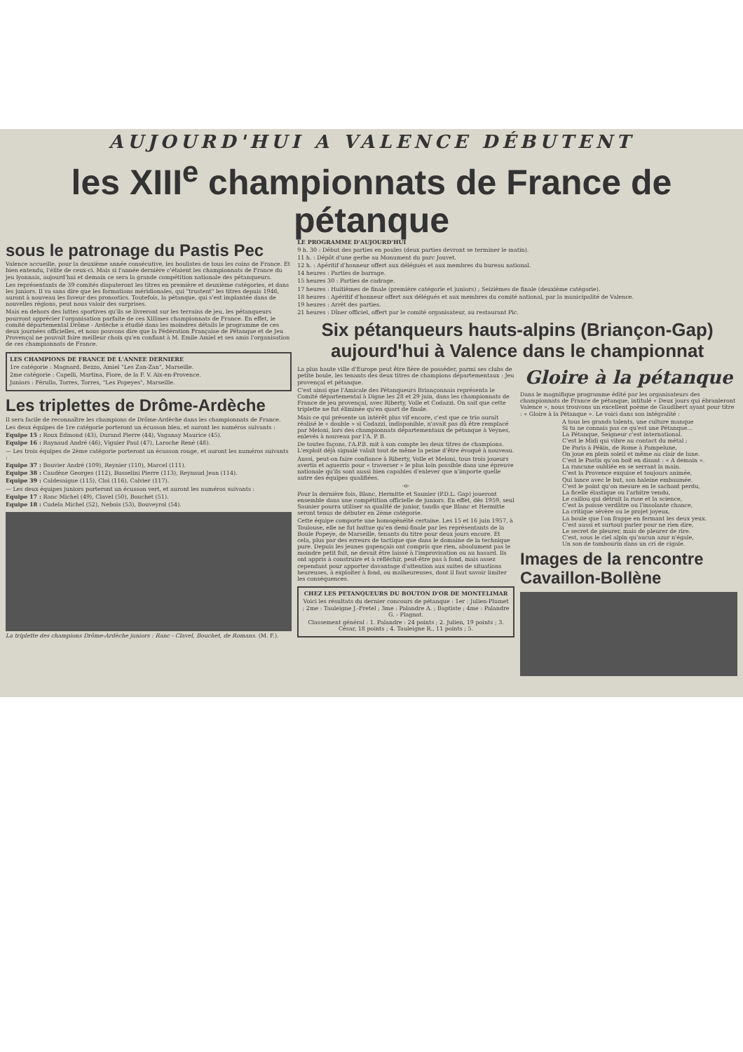AUJOURD'HUI A VALENCE DÉBUTENT
les XIII<sup>e</sup> championnats de France de pétanque
sous le patronage du Pastis Pec
Valence accueille, pour la deuxième année consécutive, les boulistes de tous les coins de France. Et bien entendu, l'élite de ceux-ci. Mais si l'année dernière c'étaient les championnats de France du jeu lyonnais, aujourd'hui et demain ce sera la grande compétition nationale des pétanqueurs.
Les représentants de 39 comités disputeront les titres en première et deuxième catégories, et dans les juniors. Il va sans dire que les formations méridionales, qui "trustent" les titres depuis 1946, auront à nouveau les faveur des pronostics. Toutefois, la pétanque, qui s'est implantée dans de nouvelles régions, peut nous valoir des surprises.
Mais en dehors des luttes sportives qu'ils se livreront sur les terrains de jeu, les pétanqueurs pourront apprécier l'organisation parfaite de ces XIIImes championnats de France. En effet, le comité départemental Drôme - Ardèche a étudié dans les moindres détails le programme de ces deux journées officielles, et nous pouvons dire que la Fédération Française de Pétanque et de Jeu Provençal ne pouvait faire meilleur choix qu'en confiant à M. Emile Amiel et ses amis l'organisation de ces championnats de France.
LES CHAMPIONS DE FRANCE DE L'ANNEE DERNIERE
1re catégorie : Magnard, Bezzo, Amiel "Les Zan-Zan", Marseille.
2me catégorie : Capelli, Martina, Fiore, de la F. V. Aix-en-Provence.
Juniors : Férullo, Torres, Torres, "Les Popeyes", Marseille.
Les triplettes de Drôme-Ardèche
Il sera facile de reconnaître les champions de Drôme-Ardèche dans les championnats de France.
Les deux équipes de 1re catégorie porteront un écusson bleu, et auront les numéros suivants :
Equipe 15 : Roux Edmond (43), Durand Pierre (44), Vaganay Maurice (45).
Equipe 16 : Raynaud André (46), Viguier Paul (47), Laroche René (48).
— Les trois équipes de 2ème catégorie porteront un écusson rouge, et auront les numéros suivants :
Equipe 37 : Bouvier André (109), Reynier (110), Marcel (111).
Equipe 38 : Caudène Georges (112), Busselini Pierre (113), Reynaud Jean (114).
Equipe 39 : Caldesaigue (115), Cloi (116), Calvier (117).
— Les deux équipes juniors porteront un écusson vert, et auront les numéros suivants :
Equipe 17 : Ranc Michel (49), Clavel (50), Bouchet (51).
Equipe 18 : Cudela Michel (52), Nebois (53), Bouveyrol (54).
La triplette des champions Drôme-Ardèche juniors : Ranc - Clavel, Bouchet, de Romans. (M. F.).
LE PROGRAMME D'AUJOURD'HUI
9 h. 30 : Début des parties en poules (deux parties devront se terminer le matin).
11 h. : Dépôt d'une gerbe au Monument du parc Jouvet.
12 h. : Apéritif d'honneur offert aux délégués et aux membres du bureau national.
14 heures : Parties de barrage.
15 heures 30 : Parties de cadrage.
17 heures : Huitièmes de finale (première catégorie et juniors) ; Seizièmes de finale (deuxième catégorie).
18 heures : Apéritif d'honneur offert aux délégués et aux membres du comité national, par la municipalité de Valence.
19 heures : Arrêt des parties.
21 heures : Dîner officiel, offert par le comité organisateur, au restaurant Pic.
Six pétanqueurs hauts-alpins (Briançon-Gap) aujourd'hui à Valence dans le championnat
La plus haute ville d'Europe peut être fière de posséder, parmi ses clubs de petite boule, les tenants des deux titres de champions départementaux : Jeu provençal et pétanque.
C'est ainsi que l'Amicale des Pétanqueurs Briançonnais représenta le Comité départemental à Digne les 28 et 29 juin, dans les championnats de France de jeu provençal, avec Riberty, Volle et Codazzi. On sait que cette triplette ne fut éliminée qu'en quart de finale.
Mais ce qui présente un intérêt plus vif encore, c'est que ce trio aurait réalisé le « double » si Codazzi, indisponible, n'avait pas dû être remplacé par Meloni, lors des championnats départementaux de pétanque à Veynes, enlevés à nouveau par l'A. P. B.
De toutes façons, l'A.P.B. mit à son compte les deux titres de champions. L'exploit déjà signalé valait tout de même la peine d'être évoqué à nouveau.
Aussi, peut-on faire confiance à Riberty, Volle et Meloni, tous trois joueurs avertis et aguerris pour « traverser » le plus loin possible dans une épreuve nationale qu'ils sont aussi bien capables d'enlever que n'importe quelle autre des équipes qualifiées.
-o-
Pour la dernière fois, Blanc, Hermitte et Saunier (P.D.L. Gap) joueront ensemble dans une compétition officielle de juniors. En effet, dès 1959, seul Saunier pourra utiliser sa qualité de junior, tandis que Blanc et Hermitte seront tenus de débuter en 2ème catégorie.
Cette équipe comporte une homogénéité certaine. Les 15 et 16 juin 1957, à Toulouse, elle ne fut battue qu'en demi-finale par les représentants de la Boule Popeye, de Marseille, tenants du titre pour deux jours encore. Et cela, plus par des erreurs de tactique que dans le domaine de la technique pure. Depuis les jeunes gapençais ont compris que rien, absolument pas le moindre petit fait, ne devait être laissé à l'improvisation ou au hasard. Ils ont appris à construire et à réfléchir, peut-être pas à fond, mais assez cependant pour apporter davantage d'attention aux suites de situations heureuses, à exploiter à fond, ou malheureuses, dont il faut savoir limiter les conséquences.
CHEZ LES PETANQUEURS DU BOUTON D'OR DE MONTELIMAR
Voici les résultats du dernier concours de pétanque : 1er : Julien-Plumet ; 2me : Tauleigne J.-Fretel ; 3me : Palandre A. ; Baptiste ; 4me : Palandre G. - Plagnat.
Classement général : 1. Palandre : 24 points ; 2. Julien, 19 points ; 3. César, 18 points ; 4. Tauleigne R., 11 points ; 5.
Gloire à la pétanque
Dans le magnifique programme édité par les organisateurs des championnats de France de pétanque, intitulé « Deux jours qui ébranleront Valence », nous trouvons un excellent poème de Gaudibert ayant pour titre : « Gloire à la Pétanque ». Le voici dans son intégralité :
A tous les grands talents, une culture manque
Si tu ne connais pas ce qu'est une Pétanque...
La Pétanque, Seigneur c'est international.
C'est le Midi qui vibre au contact du métal ;
De Paris à Pékin, de Rome à Pampelune,
On joue en plein soleil et même au clair de lune.
C'est le Pastis qu'on boit en disant : « A demain ».
La rancune oubliée en se serrant la main.
C'est la Provence exquise et toujours animée,
Qui lance avec le but, son haleine embaumée.
C'est le point qu'on mesure en le sachant perdu,
La ficelle élastique ou l'arbitre vendu,
Le caillou qui détruit la ruse et la science,
C'est la poisse verdâtre ou l'insolante chance,
La critique sévère ou le projet joyeux,
La boule que l'on frappe en fermant les deux yeux.
C'est aussi et surtout parler pour ne rien dire,
Le secret de pleurer, mais de pleurer de rire.
C'est, sous le ciel alpin qu'aucun azur n'égale,
Un son de tambourin dans un cri de cigale.
Images de la rencontre Cavaillon-Bollène